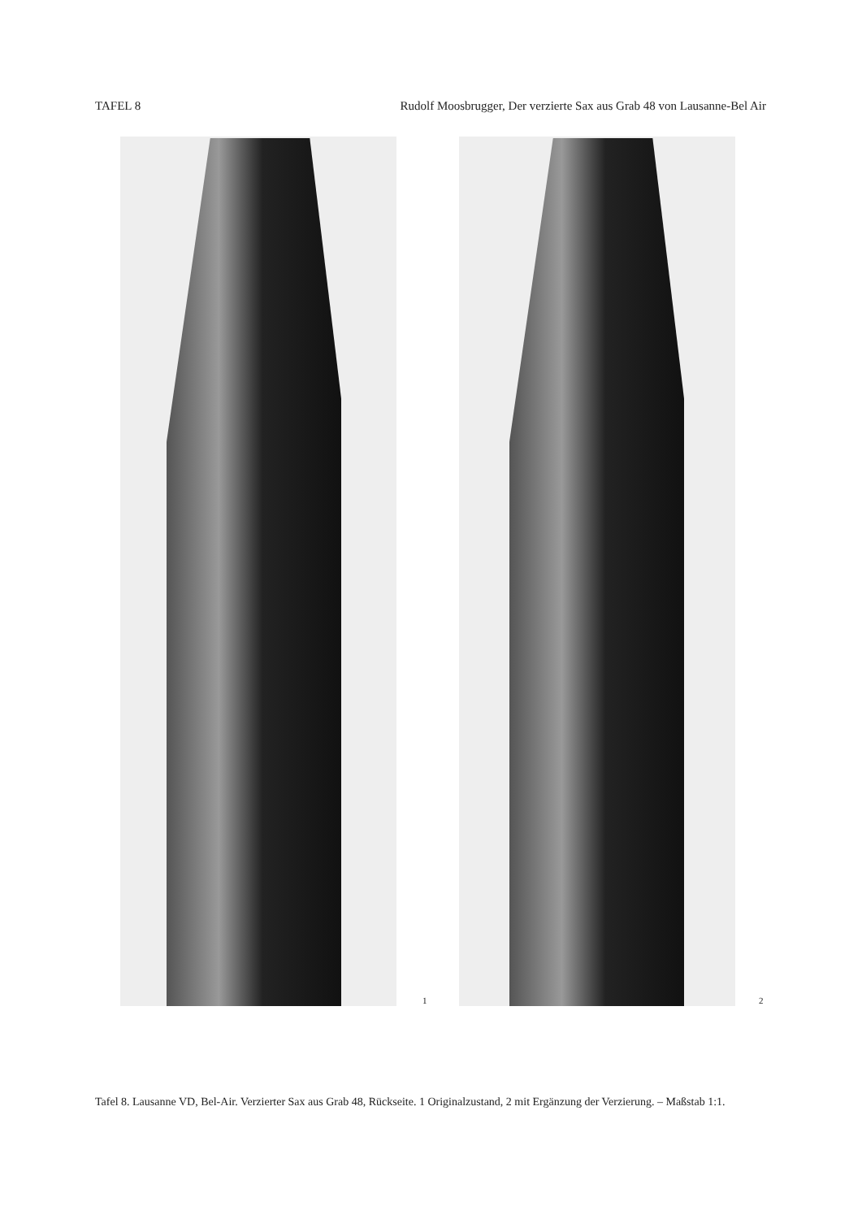TAFEL 8 Rudolf Moosbrugger, Der verzierte Sax aus Grab 48 von Lausanne-Bel Air
1 2
Tafel 8. Lausanne VD, Bel-Air. Verzierter Sax aus Grab 48, Rückseite. 1 Originalzustand, 2 mit Ergänzung der Verzierung. – Maßstab 1:1.